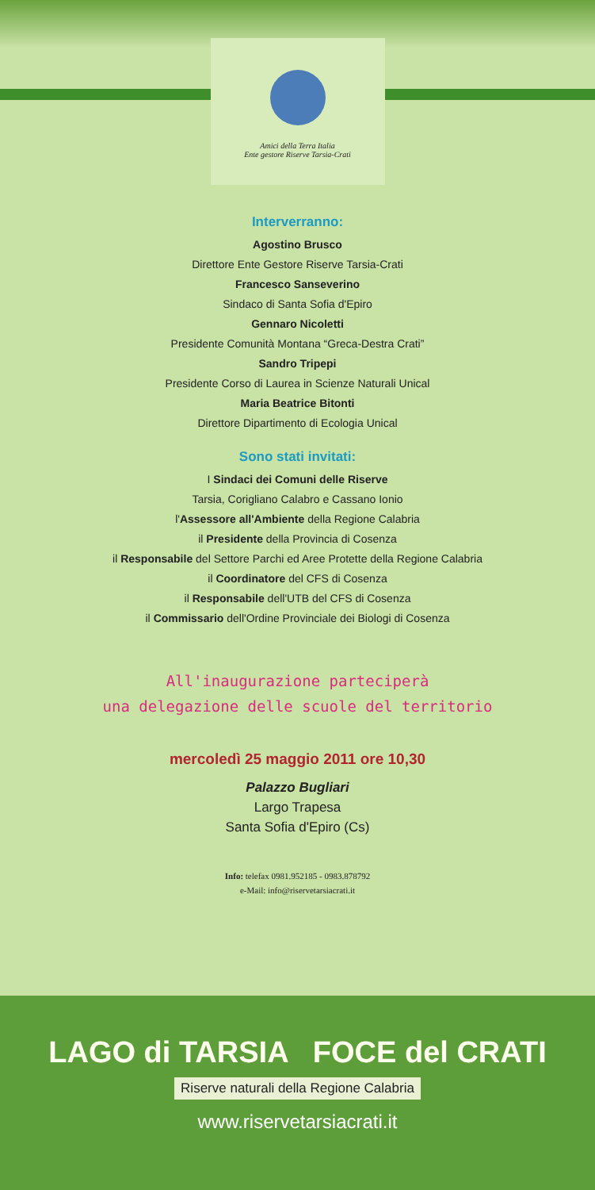Amici della Terra Italia
Ente gestore Riserve Tarsia-Crati
Interverranno:
Agostino Brusco
Direttore Ente Gestore Riserve Tarsia-Crati
Francesco Sanseverino
Sindaco di Santa Sofia d'Epiro
Gennaro Nicoletti
Presidente Comunità Montana “Greca-Destra Crati”
Sandro Tripepi
Presidente Corso di Laurea in Scienze Naturali Unical
Maria Beatrice Bitonti
Direttore Dipartimento di Ecologia Unical
Sono stati invitati:
I Sindaci dei Comuni delle Riserve
Tarsia, Corigliano Calabro e Cassano Ionio
l'Assessore all'Ambiente della Regione Calabria
il Presidente della Provincia di Cosenza
il Responsabile del Settore Parchi ed Aree Protette della Regione Calabria
il Coordinatore del CFS di Cosenza
il Responsabile dell'UTB del CFS di Cosenza
il Commissario dell'Ordine Provinciale dei Biologi di Cosenza
All'inaugurazione parteciperà
una delegazione delle scuole del territorio
mercoledì 25 maggio 2011 ore 10,30
Palazzo Bugliari
Largo Trapesa
Santa Sofia d'Epiro (Cs)
Info: telefax 0981.952185 - 0983.878792
e-Mail: info@riservetarsiacrati.it
LAGO di TARSIA FOCE del CRATI
Riserve naturali della Regione Calabria
www.riservetarsiacrati.it